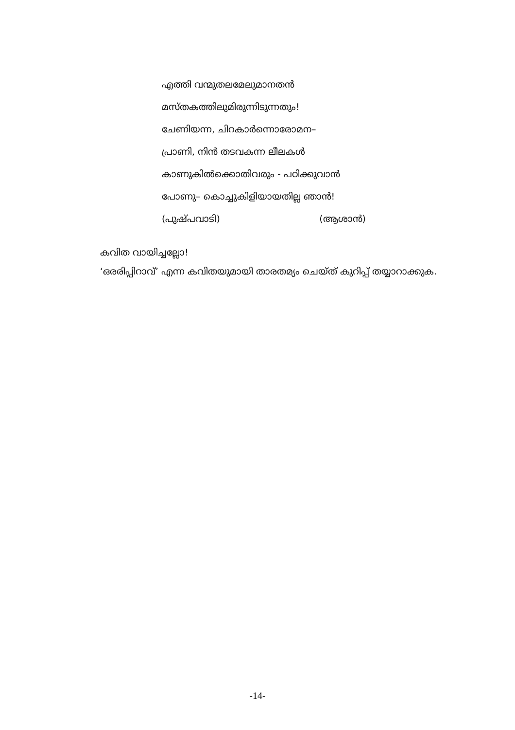എത്തി വന്മുതലമേലുമാനതൻ
മസ്തകത്തിലുമിരുന്നിടുന്നതും!
ചേണിയന്ന, ചിറകാർന്നൊരോമന–
പ്രാണി, നിൻ തടവകന്ന ലീലകൾ
കാണുകിൽക്കൊതിവരും - പഠിക്കുവാൻ
പോണു– കൊച്ചുകിളിയായതില്ല ഞാൻ!
(പുഷ്പവാടി) (ആശാൻ)
കവിത വായിച്ചല്ലോ!
‘ഒരരിപ്പിറാവ്’ എന്ന കവിതയുമായി താരതമ്യം ചെയ്ത് കുറിപ്പ് തയ്യാറാക്കുക.
-14-